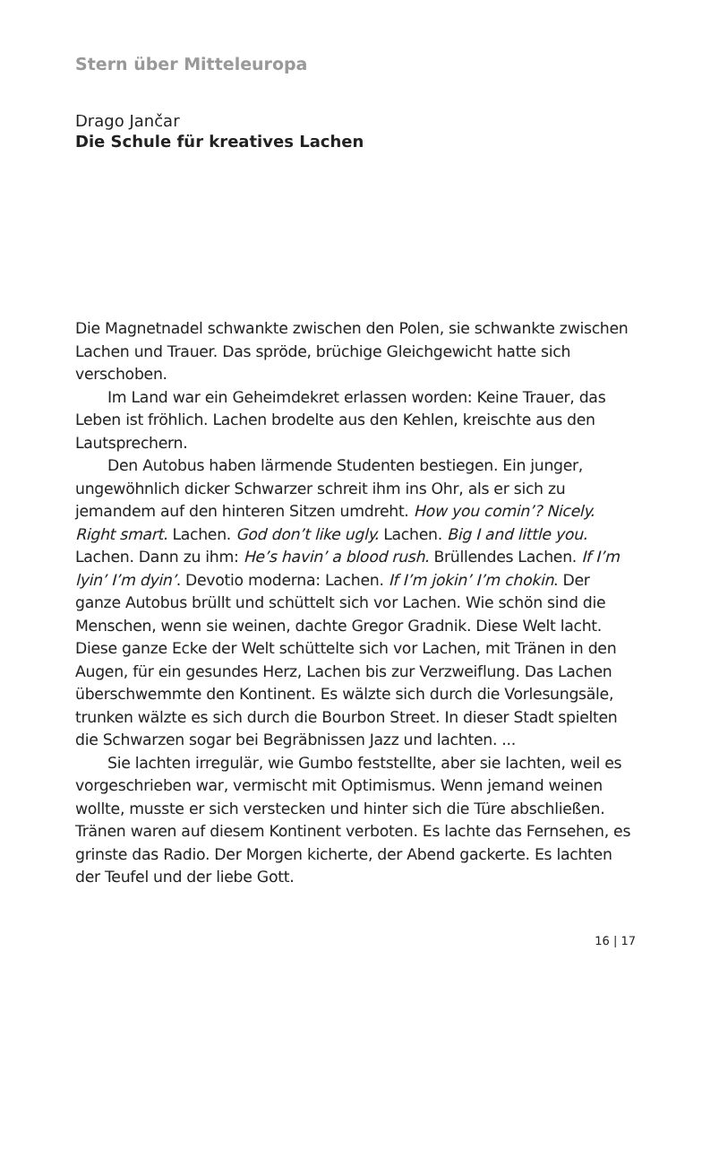Stern über Mitteleuropa
Drago Jančar
Die Schule für kreatives Lachen
Die Magnetnadel schwankte zwischen den Polen, sie schwankte zwischen Lachen und Trauer. Das spröde, brüchige Gleichgewicht hatte sich verschoben.
Im Land war ein Geheimdekret erlassen worden: Keine Trauer, das Leben ist fröhlich. Lachen brodelte aus den Kehlen, kreischte aus den Lautsprechern.
Den Autobus haben lärmende Studenten bestiegen. Ein junger, ungewöhnlich dicker Schwarzer schreit ihm ins Ohr, als er sich zu jemandem auf den hinteren Sitzen umdreht. How you comin’? Nicely. Right smart. Lachen. God don’t like ugly. Lachen. Big I and little you. Lachen. Dann zu ihm: He’s havin’ a blood rush. Brüllendes Lachen. If I’m lyin’ I’m dyin’. Devotio moderna: Lachen. If I’m jokin’ I’m chokin. Der ganze Autobus brüllt und schüttelt sich vor Lachen. Wie schön sind die Menschen, wenn sie weinen, dachte Gregor Gradnik. Diese Welt lacht. Diese ganze Ecke der Welt schüttelte sich vor Lachen, mit Tränen in den Augen, für ein gesundes Herz, Lachen bis zur Verzweiflung. Das Lachen überschwemmte den Kontinent. Es wälzte sich durch die Vorlesungsäle, trunken wälzte es sich durch die Bourbon Street. In dieser Stadt spielten die Schwarzen sogar bei Begräbnissen Jazz und lachten. ...
Sie lachten irregulär, wie Gumbo feststellte, aber sie lachten, weil es vorgeschrieben war, vermischt mit Optimismus. Wenn jemand weinen wollte, musste er sich verstecken und hinter sich die Türe abschließen. Tränen waren auf diesem Kontinent verboten. Es lachte das Fernsehen, es grinste das Radio. Der Morgen kicherte, der Abend gackerte. Es lachten der Teufel und der liebe Gott.
16 | 17